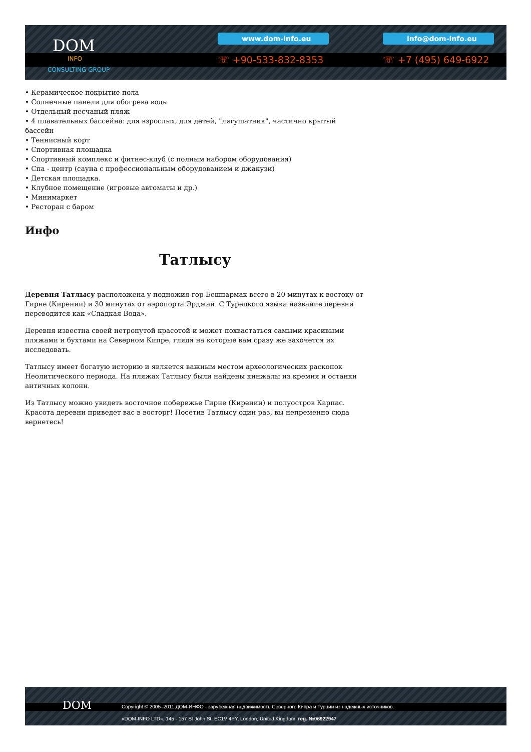DOM
INFO
CONSULTING GROUP
www.dom-info.eu info@dom-info.eu
☏ +90-533-832-8353 ☏ +7 (495) 649-6922
• Керамическое покрытие пола
• Солнечные панели для обогрева воды
• Отдельный песчаный пляж
• 4 плавательных бассейна: для взрослых, для детей, "лягушатник", частично крытый бассейн
• Теннисный корт
• Спортивная площадка
• Спортивный комплекс и фитнес-клуб (с полным набором оборудования)
• Спа - центр (сауна с профессиональным оборудованием и джакузи)
• Детская площадка.
• Клубное помещение (игровые автоматы и др.)
• Минимаркет
• Ресторан с баром
Инфо
Татлысу
Деревня Татлысу расположена у подножия гор Бешпармак всего в 20 минутах к востоку от Гирне (Кирении) и 30 минутах от аэропорта Эрджан. С Турецкого языка название деревни переводится как «Сладкая Вода».
Деревня известна своей нетронутой красотой и может похвастаться самыми красивыми пляжами и бухтами на Северном Кипре, глядя на которые вам сразу же захочется их исследовать.
Татлысу имеет богатую историю и является важным местом археологических раскопок Неолитического периода. На пляжах Татлысу были найдены кинжалы из кремня и останки античных колонн.
Из Татлысу можно увидеть восточное побережье Гирне (Кирении) и полуостров Карпас. Красота деревни приведет вас в восторг! Посетив Татлысу один раз, вы непременно сюда вернетесь!
DOM
Copyright © 2005–2011 ДОМ-ИНФО - зарубежная недвижимость Северного Кипра и Турции из надежных источников.
«DOM-INFO LTD». 145 - 157 St John St, EC1V 4PY, London, United Kingdom. reg. №06922947